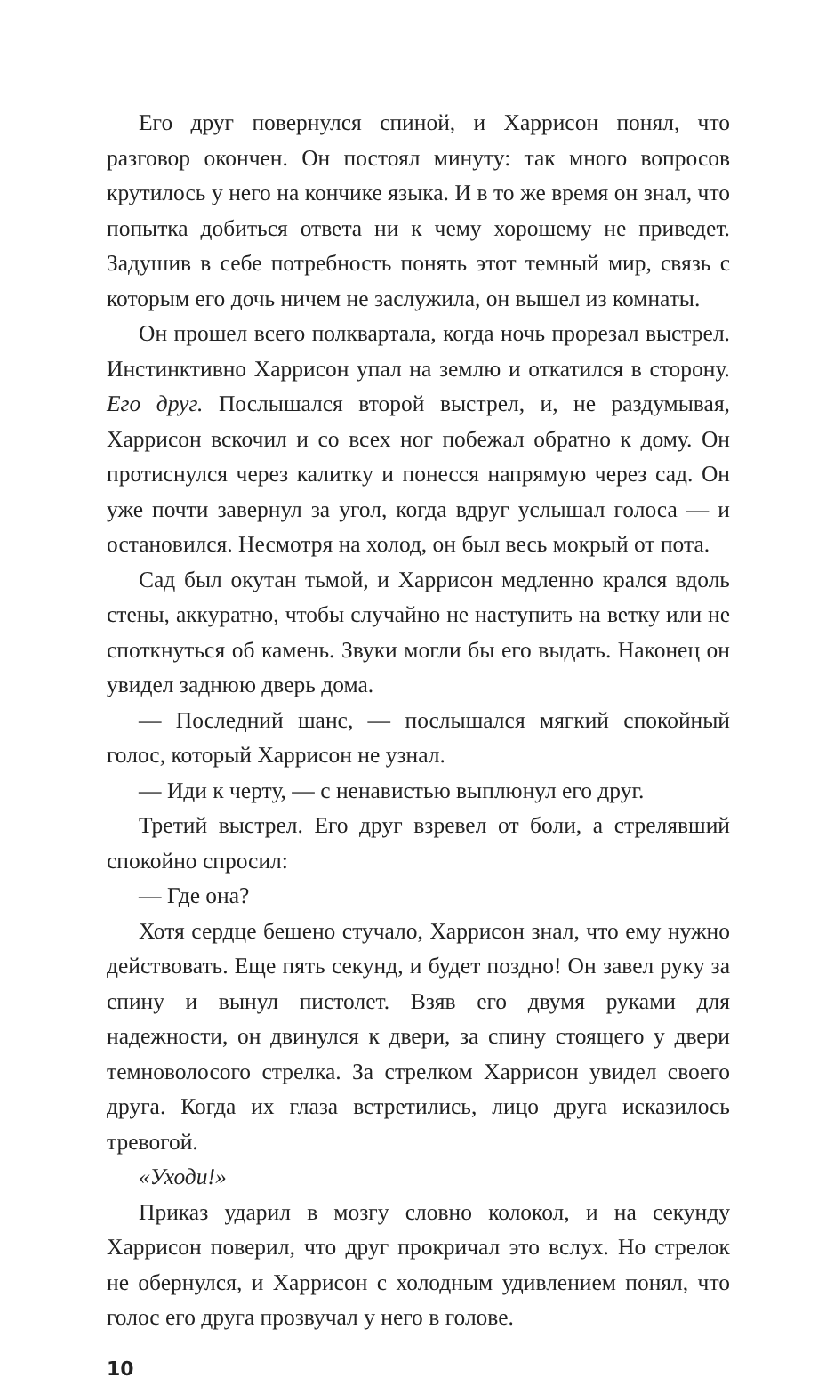Его друг повернулся спиной, и Харрисон понял, что разговор окончен. Он постоял минуту: так много вопросов крутилось у него на кончике языка. И в то же время он знал, что попытка добиться ответа ни к чему хорошему не приведет. Задушив в себе потребность понять этот темный мир, связь с которым его дочь ничем не заслужила, он вышел из комнаты.
Он прошел всего полквартала, когда ночь прорезал выстрел. Инстинктивно Харрисон упал на землю и откатился в сторону. Его друг. Послышался второй выстрел, и, не раздумывая, Харрисон вскочил и со всех ног побежал обратно к дому. Он протиснулся через калитку и понесся напрямую через сад. Он уже почти завернул за угол, когда вдруг услышал голоса — и остановился. Несмотря на холод, он был весь мокрый от пота.
Сад был окутан тьмой, и Харрисон медленно крался вдоль стены, аккуратно, чтобы случайно не наступить на ветку или не споткнуться об камень. Звуки могли бы его выдать. Наконец он увидел заднюю дверь дома.
— Последний шанс, — послышался мягкий спокойный голос, который Харрисон не узнал.
— Иди к черту, — с ненавистью выплюнул его друг.
Третий выстрел. Его друг взревел от боли, а стрелявший спокойно спросил:
— Где она?
Хотя сердце бешено стучало, Харрисон знал, что ему нужно действовать. Еще пять секунд, и будет поздно! Он завел руку за спину и вынул пистолет. Взяв его двумя руками для надежности, он двинулся к двери, за спину стоящего у двери темноволосого стрелка. За стрелком Харрисон увидел своего друга. Когда их глаза встретились, лицо друга исказилось тревогой.
«Уходи!»
Приказ ударил в мозгу словно колокол, и на секунду Харрисон поверил, что друг прокричал это вслух. Но стрелок не обернулся, и Харрисон с холодным удивлением понял, что голос его друга прозвучал у него в голове.
10